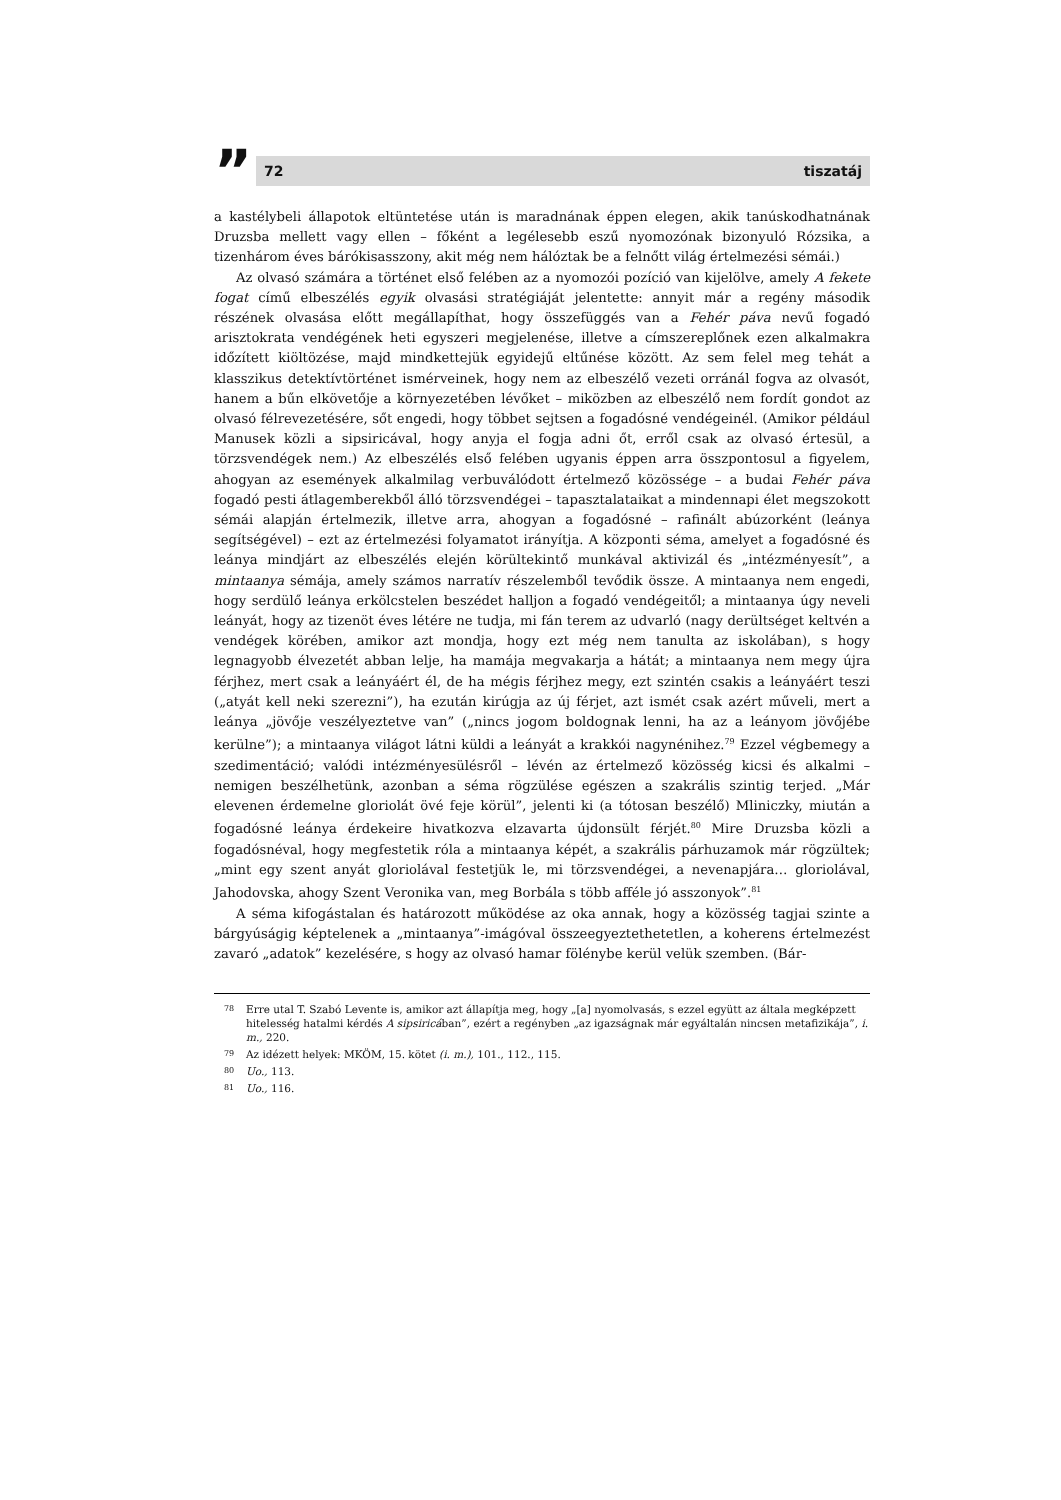”
72 tiszatáj
a kastélybeli állapotok eltüntetése után is maradnának éppen elegen, akik tanúskodhatnának Druzsba mellett vagy ellen – főként a legélesebb eszű nyomozónak bizonyuló Rózsika, a tizenhárom éves bárókisasszony, akit még nem hálóztak be a felnőtt világ értelmezési sémái.)
Az olvasó számára a történet első felében az a nyomozói pozíció van kijelölve, amely A fekete fogat című elbeszélés egyik olvasási stratégiáját jelentette: annyit már a regény második részének olvasása előtt megállapíthat, hogy összefüggés van a Fehér páva nevű fogadó arisztokrata vendégének heti egyszeri megjelenése, illetve a címszereplőnek ezen alkalmakra időzített kiöltözése, majd mindkettejük egyidejű eltűnése között. Az sem felel meg tehát a klasszikus detektívtörténet ismérveinek, hogy nem az elbeszélő vezeti orránál fogva az olvasót, hanem a bűn elkövetője a környezetében lévőket – miközben az elbeszélő nem fordít gondot az olvasó félrevezetésére, sőt engedi, hogy többet sejtsen a fogadósné vendégeinél. (Amikor például Manusek közli a sipsiricával, hogy anyja el fogja adni őt, erről csak az olvasó értesül, a törzsvendégek nem.) Az elbeszélés első felében ugyanis éppen arra összpontosul a figyelem, ahogyan az események alkalmilag verbuválódott értelmező közössége – a budai Fehér páva fogadó pesti átlagemberekből álló törzsvendégei – tapasztalataikat a mindennapi élet megszokott sémái alapján értelmezik, illetve arra, ahogyan a fogadósné – rafinált abúzorként (leánya segítségével) – ezt az értelmezési folyamatot irányítja. A központi séma, amelyet a fogadósné és leánya mindjárt az elbeszélés elején körültekintő munkával aktivizál és „intézményesít”, a mintaanya sémája, amely számos narratív részelemből tevődik össze. A mintaanya nem engedi, hogy serdülő leánya erkölcstelen beszédet halljon a fogadó vendégeitől; a mintaanya úgy neveli leányát, hogy az tizenöt éves létére ne tudja, mi fán terem az udvarló (nagy derültséget keltvén a vendégek körében, amikor azt mondja, hogy ezt még nem tanulta az iskolában), s hogy legnagyobb élvezetét abban lelje, ha mamája megvakarja a hátát; a mintaanya nem megy újra férjhez, mert csak a leányáért él, de ha mégis férjhez megy, ezt szintén csakis a leányáért teszi („atyát kell neki szerezni”), ha ezután kirúgja az új férjet, azt ismét csak azért műveli, mert a leánya „jövője veszélyeztetve van” („nincs jogom boldognak lenni, ha az a leányom jövőjébe kerülne”); a mintaanya világot látni küldi a leányát a krakkói nagynénihez.<sup>79</sup> Ezzel végbemegy a szedimentáció; valódi intézményesülésről – lévén az értelmező közösség kicsi és alkalmi – nemigen beszélhetünk, azonban a séma rögzülése egészen a szakrális szintig terjed. „Már elevenen érdemelne gloriolát övé feje körül”, jelenti ki (a tótosan beszélő) Mliniczky, miután a fogadósné leánya érdekeire hivatkozva elzavarta újdonsült férjét.<sup>80</sup> Mire Druzsba közli a fogadósnéval, hogy megfestetik róla a mintaanya képét, a szakrális párhuzamok már rögzültek; „mint egy szent anyát gloriolával festetjük le, mi törzsvendégei, a nevenapjára… gloriolával, Jahodovska, ahogy Szent Veronika van, meg Borbála s több afféle jó asszonyok”.<sup>81</sup>
A séma kifogástalan és határozott működése az oka annak, hogy a közösség tagjai szinte a bárgyúságig képtelenek a „mintaanya”-imágóval összeegyeztethetetlen, a koherens értelmezést zavaró „adatok” kezelésére, s hogy az olvasó hamar fölénybe kerül velük szemben. (Bár-
78 Erre utal T. Szabó Levente is, amikor azt állapítja meg, hogy „[a] nyomolvasás, s ezzel együtt az általa megképzett hitelesség hatalmi kérdés A sipsiricában”, ezért a regényben „az igazságnak már egyáltalán nincsen metafizikája”, i. m., 220.
79 Az idézett helyek: MKÖM, 15. kötet (i. m.), 101., 112., 115.
80 Uo., 113.
81 Uo., 116.